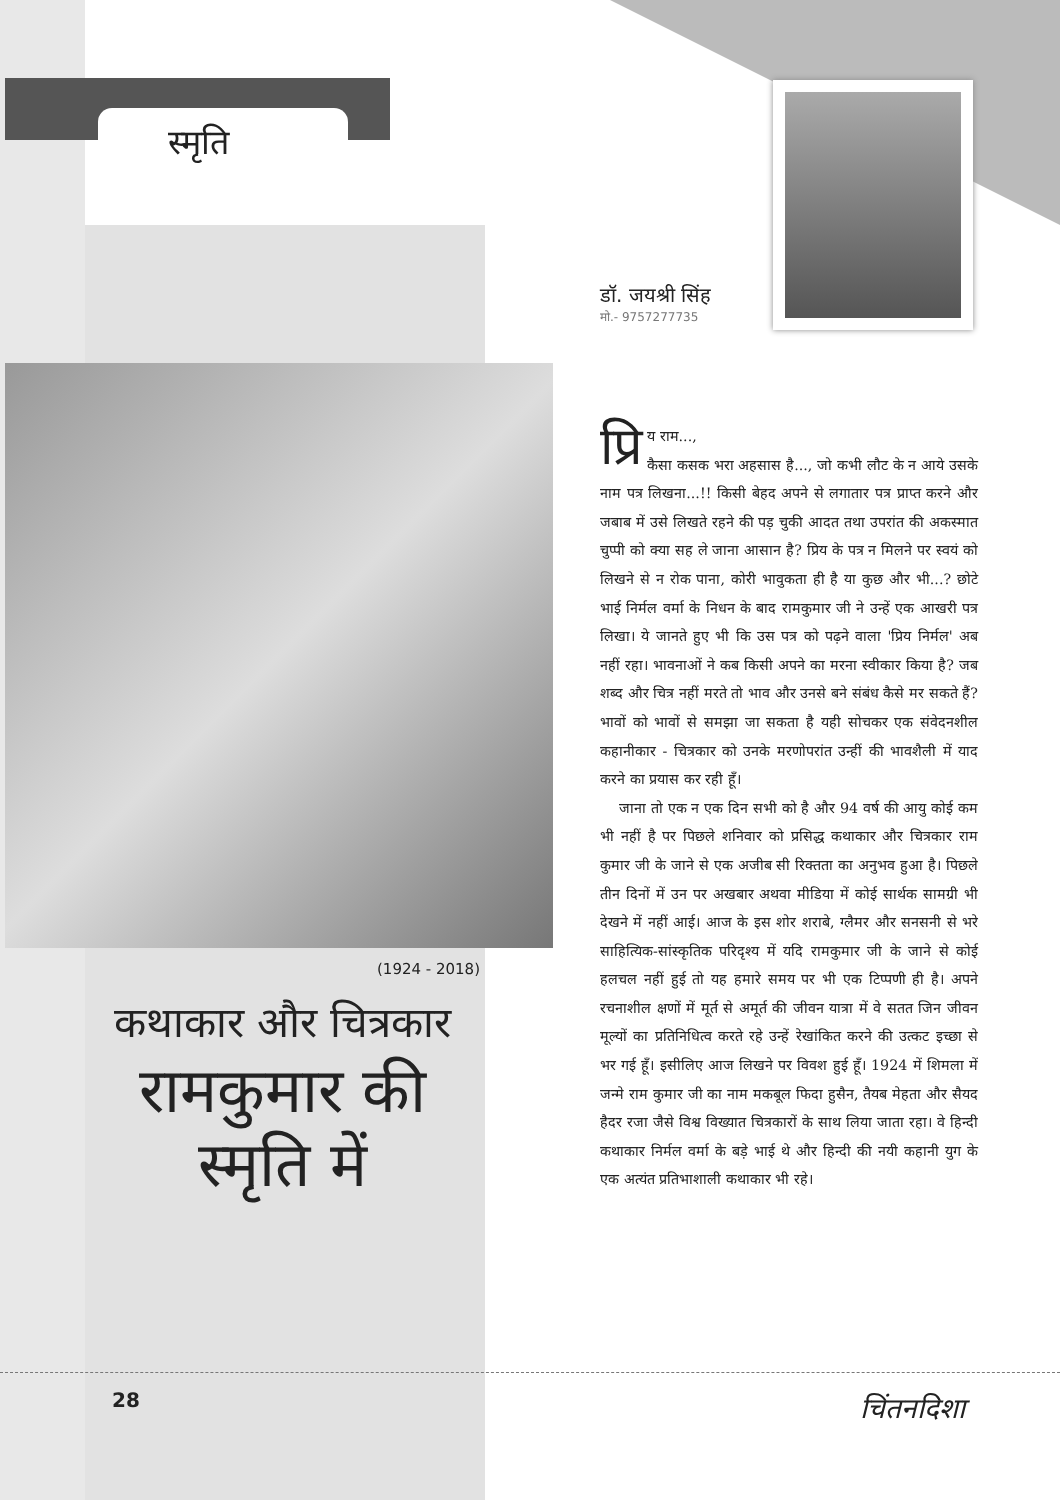स्मृति
डॉ. जयश्री सिंह
मो.- 9757277735
(1924 - 2018)
कथाकार और चित्रकार
रामकुमार की स्मृति में
प्रि य राम...,
कैसा कसक भरा अहसास है..., जो कभी लौट के न आये उसके नाम पत्र लिखना...!! किसी बेहद अपने से लगातार पत्र प्राप्त करने और जबाब में उसे लिखते रहने की पड़ चुकी आदत तथा उपरांत की अकस्मात चुप्पी को क्या सह ले जाना आसान है? प्रिय के पत्र न मिलने पर स्वयं को लिखने से न रोक पाना, कोरी भावुकता ही है या कुछ और भी...? छोटे भाई निर्मल वर्मा के निधन के बाद रामकुमार जी ने उन्हें एक आखरी पत्र लिखा। ये जानते हुए भी कि उस पत्र को पढ़ने वाला 'प्रिय निर्मल' अब नहीं रहा। भावनाओं ने कब किसी अपने का मरना स्वीकार किया है? जब शब्द और चित्र नहीं मरते तो भाव और उनसे बने संबंध कैसे मर सकते हैं? भावों को भावों से समझा जा सकता है यही सोचकर एक संवेदनशील कहानीकार - चित्रकार को उनके मरणोपरांत उन्हीं की भावशैली में याद करने का प्रयास कर रही हूँ।
जाना तो एक न एक दिन सभी को है और 94 वर्ष की आयु कोई कम भी नहीं है पर पिछले शनिवार को प्रसिद्ध कथाकार और चित्रकार राम कुमार जी के जाने से एक अजीब सी रिक्तता का अनुभव हुआ है। पिछले तीन दिनों में उन पर अखबार अथवा मीडिया में कोई सार्थक सामग्री भी देखने में नहीं आई। आज के इस शोर शराबे, ग्लैमर और सनसनी से भरे साहित्यिक-सांस्कृतिक परिदृश्य में यदि रामकुमार जी के जाने से कोई हलचल नहीं हुई तो यह हमारे समय पर भी एक टिप्पणी ही है। अपने रचनाशील क्षणों में मूर्त से अमूर्त की जीवन यात्रा में वे सतत जिन जीवन मूल्यों का प्रतिनिधित्व करते रहे उन्हें रेखांकित करने की उत्कट इच्छा से भर गई हूँ। इसीलिए आज लिखने पर विवश हुई हूँ। 1924 में शिमला में जन्मे राम कुमार जी का नाम मकबूल फिदा हुसैन, तैयब मेहता और सैयद हैदर रजा जैसे विश्व विख्यात चित्रकारों के साथ लिया जाता रहा। वे हिन्दी कथाकार निर्मल वर्मा के बड़े भाई थे और हिन्दी की नयी कहानी युग के एक अत्यंत प्रतिभाशाली कथाकार भी रहे।
28 चिंतनदिशा